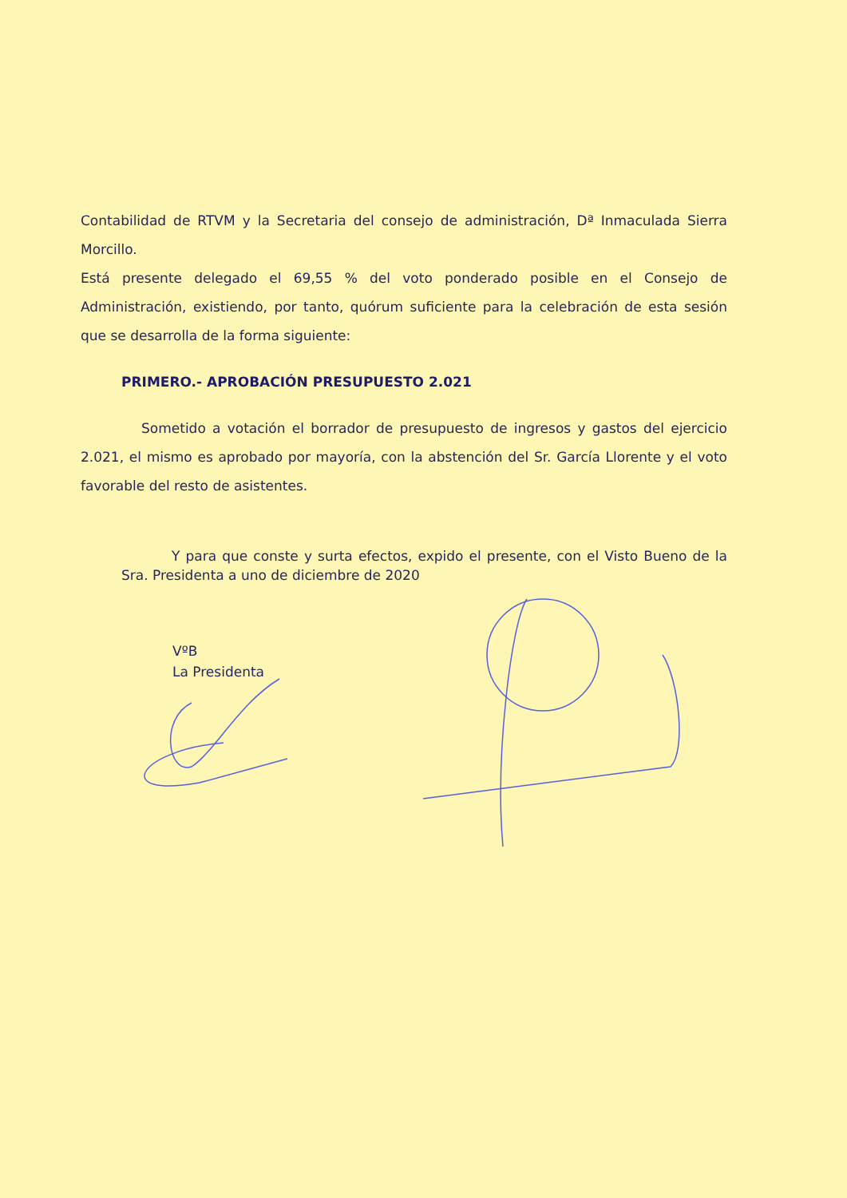Contabilidad de RTVM y la Secretaria del consejo de administración, Dª Inmaculada Sierra Morcillo.
Está presente delegado el 69,55 % del voto ponderado posible en el Consejo de Administración, existiendo, por tanto, quórum suficiente para la celebración de esta sesión que se desarrolla de la forma siguiente:
PRIMERO.- APROBACIÓN PRESUPUESTO 2.021
Sometido a votación el borrador de presupuesto de ingresos y gastos del ejercicio 2.021, el mismo es aprobado por mayoría, con la abstención del Sr. García Llorente y el voto favorable del resto de asistentes.
Y para que conste y surta efectos, expido el presente, con el Visto Bueno de la Sra. Presidenta a uno de diciembre de 2020
VºB
La Presidenta